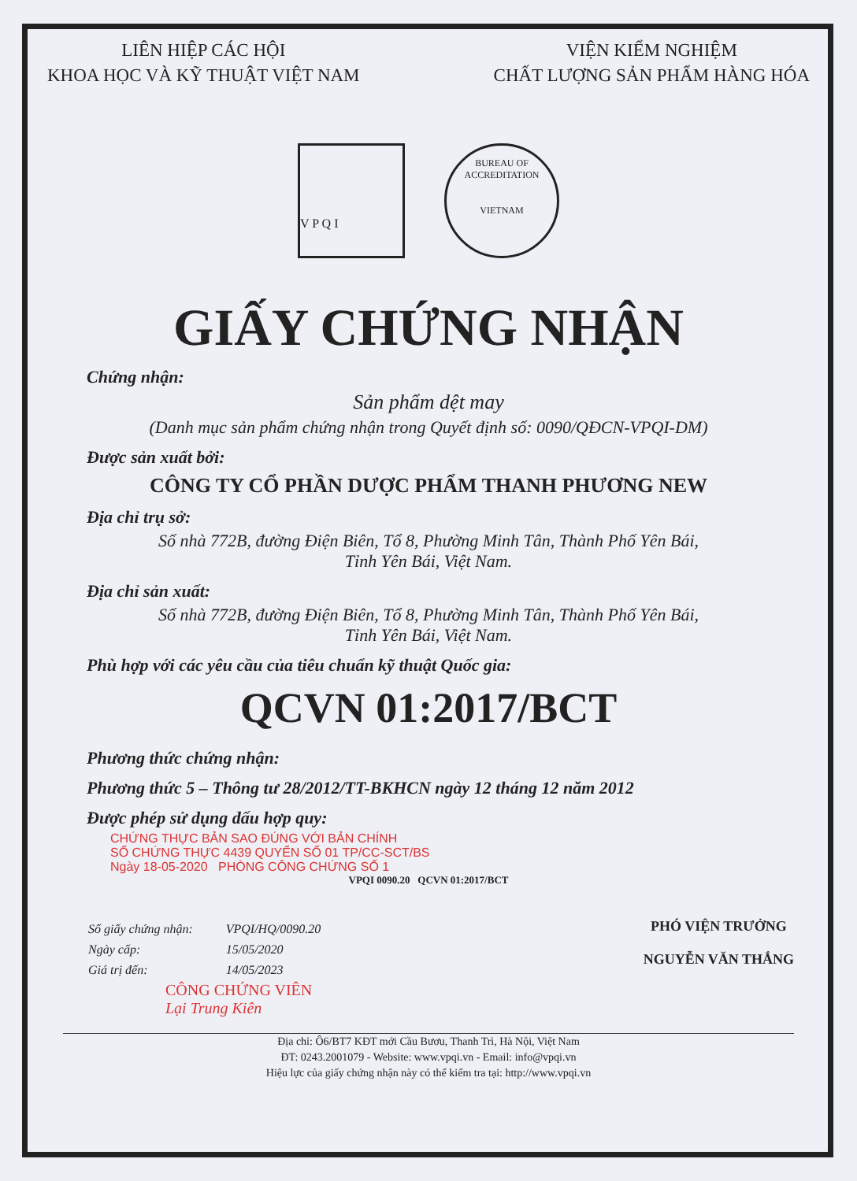LIÊN HIỆP CÁC HỘI
KHOA HỌC VÀ KỸ THUẬT VIỆT NAM
VIỆN KIỂM NGHIỆM
CHẤT LƯỢNG SẢN PHẨM HÀNG HÓA
V P Q I
BUREAU OF ACCREDITATION
VIETNAM
GIẤY CHỨNG NHẬN
Chứng nhận:
Sản phẩm dệt may
(Danh mục sản phẩm chứng nhận trong Quyết định số: 0090/QĐCN-VPQI-DM)
Được sản xuất bởi:
CÔNG TY CỔ PHẦN DƯỢC PHẨM THANH PHƯƠNG NEW
Địa chỉ trụ sở:
Số nhà 772B, đường Điện Biên, Tổ 8, Phường Minh Tân, Thành Phố Yên Bái,
Tỉnh Yên Bái, Việt Nam.
Địa chỉ sản xuất:
Số nhà 772B, đường Điện Biên, Tổ 8, Phường Minh Tân, Thành Phố Yên Bái,
Tỉnh Yên Bái, Việt Nam.
Phù hợp với các yêu cầu của tiêu chuẩn kỹ thuật Quốc gia:
QCVN 01:2017/BCT
Phương thức chứng nhận:
Phương thức 5 – Thông tư 28/2012/TT-BKHCN ngày 12 tháng 12 năm 2012
Được phép sử dụng dấu hợp quy:
CHỨNG THỰC BẢN SAO ĐÚNG VỚI BẢN CHÍNH
SỐ CHỨNG THỰC 4439 QUYỂN SỐ 01 TP/CC-SCT/BS
Ngày 18-05-2020 PHÒNG CÔNG CHỨNG SỐ 1
VPQI 0090.20 QCVN 01:2017/BCT
| Số giấy chứng nhận: | VPQI/HQ/0090.20 |
| Ngày cấp: | 15/05/2020 |
| Giá trị đến: | 14/05/2023 |
PHÓ VIỆN TRƯỞNG
NGUYỄN VĂN THẮNG
CÔNG CHỨNG VIÊN
Lại Trung Kiên
Địa chỉ: Ô6/BT7 KĐT mới Cầu Bươu, Thanh Trì, Hà Nội, Việt Nam
ĐT: 0243.2001079 - Website: www.vpqi.vn - Email: info@vpqi.vn
Hiệu lực của giấy chứng nhận này có thể kiểm tra tại: http://www.vpqi.vn